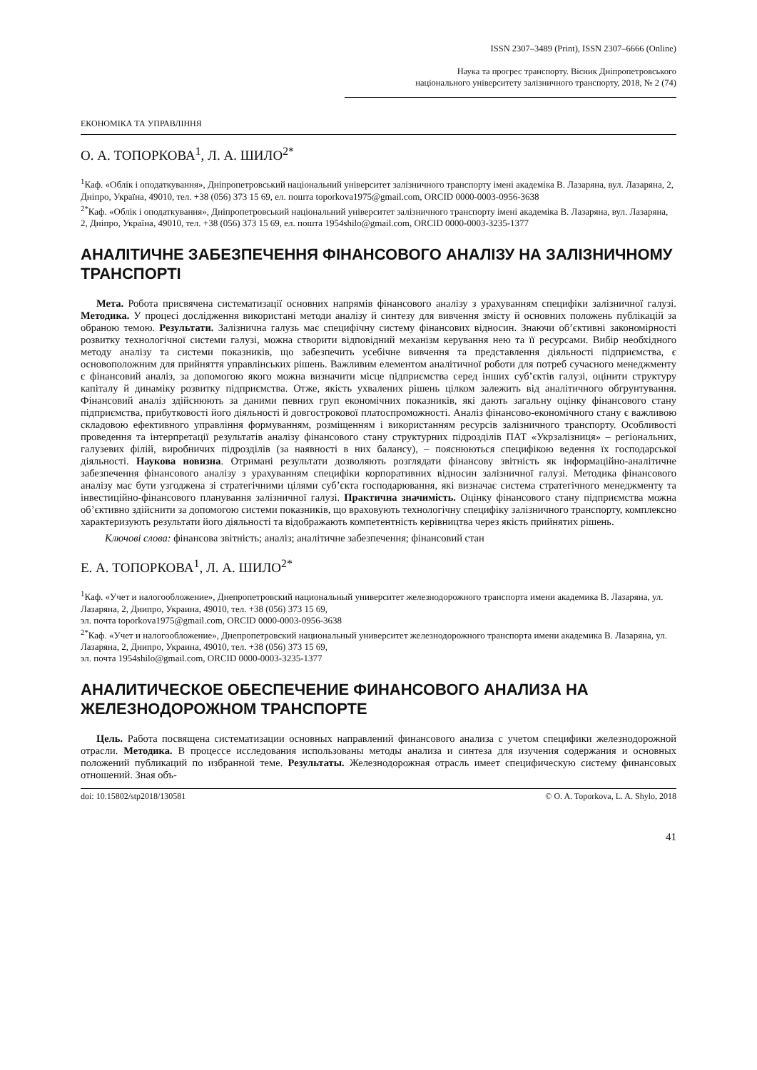ISSN 2307–3489 (Print), ISSN 2307–6666 (Online)
Наука та прогрес транспорту. Вісник Дніпропетровського
національного університету залізничного транспорту, 2018, № 2 (74)
ЕКОНОМІКА ТА УПРАВЛІННЯ
О. А. ТОПОРКОВА<sup>1</sup>, Л. А. ШИЛО<sup>2*</sup>
<sup>1</sup> Каф. «Облік і оподаткування», Дніпропетровський національний університет залізничного транспорту імені академіка В. Лазаряна, вул. Лазаряна, 2, Дніпро, Україна, 49010, тел. +38 (056) 373 15 69, ел. пошта toporkova1975@gmail.com, ORCID 0000-0003-0956-3638
<sup>2*</sup>Каф. «Облік і оподаткування», Дніпропетровський національний університет залізничного транспорту імені академіка В. Лазаряна, вул. Лазаряна, 2, Дніпро, Україна, 49010, тел. +38 (056) 373 15 69, ел. пошта 1954shilo@gmail.com, ORCID 0000-0003-3235-1377
АНАЛІТИЧНЕ ЗАБЕЗПЕЧЕННЯ ФІНАНСОВОГО АНАЛІЗУ НА ЗАЛІЗНИЧНОМУ ТРАНСПОРТІ
Мета. Робота присвячена систематизації основних напрямів фінансового аналізу з урахуванням специфіки залізничної галузі. Методика. У процесі дослідження використані методи аналізу й синтезу для вивчення змісту й основних положень публікацій за обраною темою. Результати. Залізнична галузь має специфічну систему фінансових відносин. Знаючи об’єктивні закономірності розвитку технологічної системи галузі, можна створити відповідний механізм керування нею та її ресурсами. Вибір необхідного методу аналізу та системи показників, що забезпечить усебічне вивчення та представлення діяльності підприємства, є основоположним для прийняття управлінських рішень. Важливим елементом аналітичної роботи для потреб сучасного менеджменту є фінансовий аналіз, за допомогою якого можна визначити місце підприємства серед інших суб’єктів галузі, оцінити структуру капіталу й динаміку розвитку підприємства. Отже, якість ухвалених рішень цілком залежить від аналітичного обгрунтування. Фінансовий аналіз здійснюють за даними певних груп економічних показників, які дають загальну оцінку фінансового стану підприємства, прибутковості його діяльності й довгострокової платоспроможності. Аналіз фінансово-економічного стану є важливою складовою ефективного управління формуванням, розміщенням і використанням ресурсів залізничного транспорту. Особливості проведення та інтерпретації результатів аналізу фінансового стану структурних підрозділів ПАТ «Укрзалізниця» – регіональних, галузевих філій, виробничих підрозділів (за наявності в них балансу), – пояснюються специфікою ведення їх господарської діяльності. Наукова новизна. Отримані результати дозволяють розглядати фінансову звітність як інформаційно-аналітичне забезпечення фінансового аналізу з урахуванням специфіки корпоративних відносин залізничної галузі. Методика фінансового аналізу має бути узгоджена зі стратегічними цілями суб’єкта господарювання, які визначає система стратегічного менеджменту та інвестиційно-фінансового планування залізничної галузі. Практична значимість. Оцінку фінансового стану підприємства можна об’єктивно здійснити за допомогою системи показників, що враховують технологічну специфіку залізничного транспорту, комплексно характеризують результати його діяльності та відображають компетентність керівництва через якість прийнятих рішень.
Ключові слова: фінансова звітність; аналіз; аналітичне забезпечення; фінансовий стан
Е. А. ТОПОРКОВА<sup>1</sup>, Л. А. ШИЛО<sup>2*</sup>
<sup>1</sup> Каф. «Учет и налогообложение», Днепропетровский национальный университет железнодорожного транспорта имени академика В. Лазаряна, ул. Лазаряна, 2, Днипро, Украина, 49010, тел. +38 (056) 373 15 69,
эл. почта toporkova1975@gmail.com, ORCID 0000-0003-0956-3638
<sup>2*</sup>Каф. «Учет и налогообложение», Днепропетровский национальный университет железнодорожного транспорта имени академика В. Лазаряна, ул. Лазаряна, 2, Днипро, Украина, 49010, тел. +38 (056) 373 15 69,
эл. почта 1954shilo@gmail.com, ORCID 0000-0003-3235-1377
АНАЛИТИЧЕСКОЕ ОБЕСПЕЧЕНИЕ ФИНАНСОВОГО АНАЛИЗА НА ЖЕЛЕЗНОДОРОЖНОМ ТРАНСПОРТЕ
Цель. Работа посвящена систематизации основных направлений финансового анализа с учетом специфики железнодорожной отрасли. Методика. В процессе исследования использованы методы анализа и синтеза для изучения содержания и основных положений публикаций по избранной теме. Результаты. Железнодорожная отрасль имеет специфическую систему финансовых отношений. Зная объ-
doi: 10.15802/stp2018/130581 © O. A. Toporkova, L. A. Shylo, 2018
41